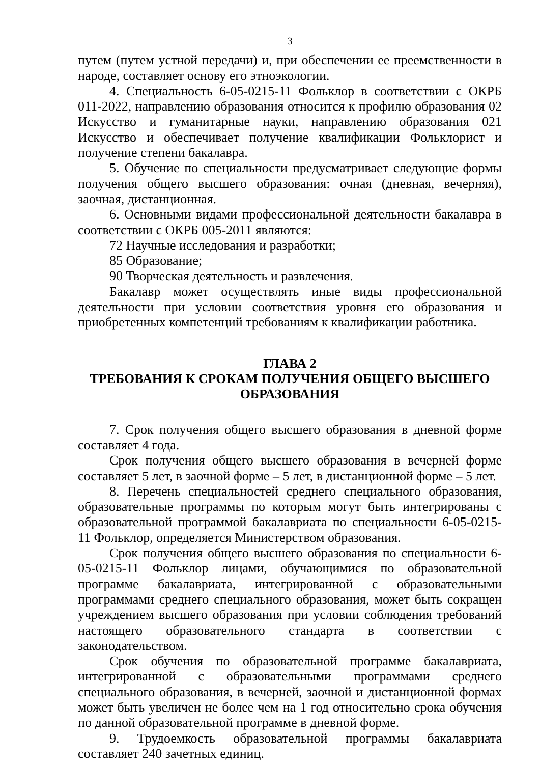3
путем (путем устной передачи) и, при обеспечении ее преемственности в народе, составляет основу его этноэкологии.
4. Специальность 6-05-0215-11 Фольклор в соответствии с ОКРБ 011-2022, направлению образования относится к профилю образования 02 Искусство и гуманитарные науки, направлению образования 021 Искусство и обеспечивает получение квалификации Фольклорист и получение степени бакалавра.
5. Обучение по специальности предусматривает следующие формы получения общего высшего образования: очная (дневная, вечерняя), заочная, дистанционная.
6. Основными видами профессиональной деятельности бакалавра в соответствии с ОКРБ 005-2011 являются:
72 Научные исследования и разработки;
85 Образование;
90 Творческая деятельность и развлечения.
Бакалавр может осуществлять иные виды профессиональной деятельности при условии соответствия уровня его образования и приобретенных компетенций требованиям к квалификации работника.
ГЛАВА 2
ТРЕБОВАНИЯ К СРОКАМ ПОЛУЧЕНИЯ ОБЩЕГО ВЫСШЕГО ОБРАЗОВАНИЯ
7. Срок получения общего высшего образования в дневной форме составляет 4 года.
Срок получения общего высшего образования в вечерней форме составляет 5 лет, в заочной форме – 5 лет, в дистанционной форме – 5 лет.
8. Перечень специальностей среднего специального образования, образовательные программы по которым могут быть интегрированы с образовательной программой бакалавриата по специальности 6-05-0215-11 Фольклор, определяется Министерством образования.
Срок получения общего высшего образования по специальности 6-05-0215-11 Фольклор лицами, обучающимися по образовательной программе бакалавриата, интегрированной с образовательными программами среднего специального образования, может быть сокращен учреждением высшего образования при условии соблюдения требований настоящего образовательного стандарта в соответствии с законодательством.
Срок обучения по образовательной программе бакалавриата, интегрированной с образовательными программами среднего специального образования, в вечерней, заочной и дистанционной формах может быть увеличен не более чем на 1 год относительно срока обучения по данной образовательной программе в дневной форме.
9. Трудоемкость образовательной программы бакалавриата составляет 240 зачетных единиц.